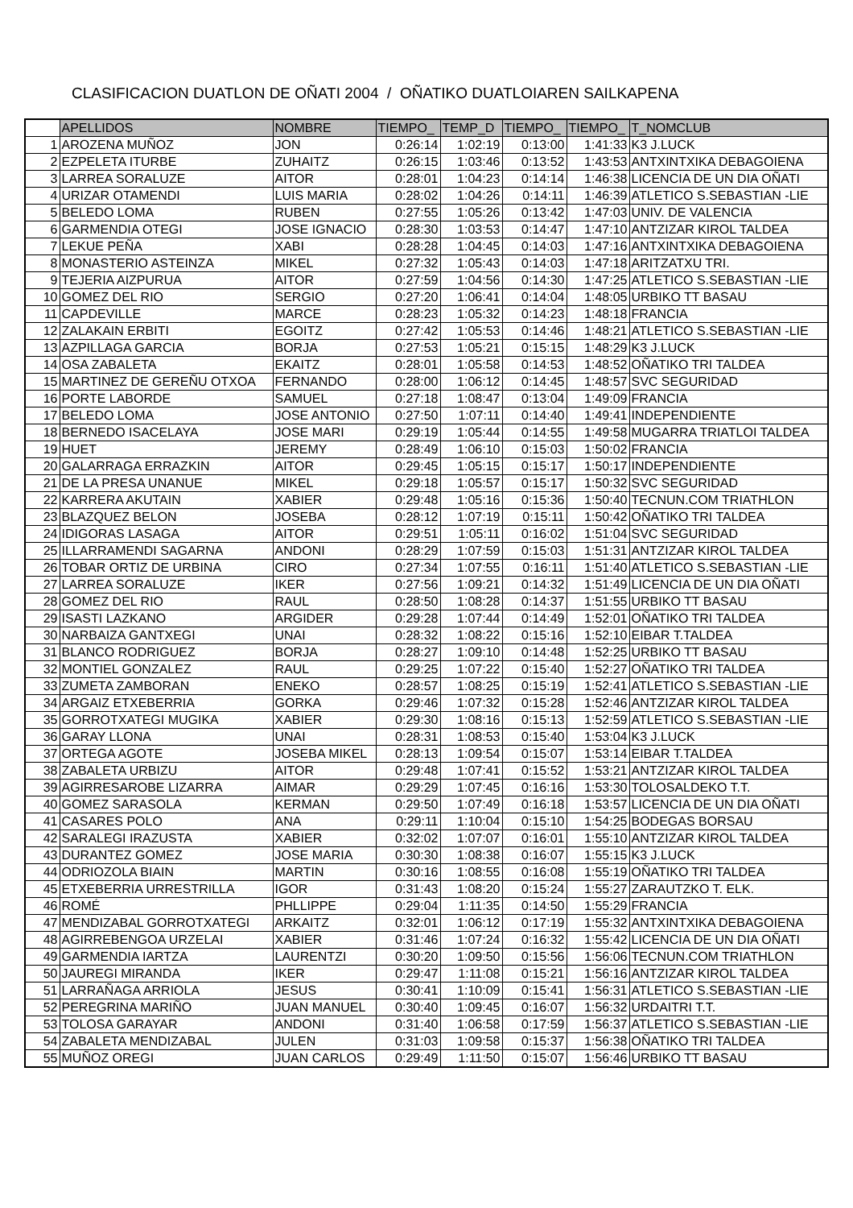CLASIFICACION DUATLON DE OÑATI 2004 / OÑATIKO DUATLOIAREN SAILKAPENA
| | APELLIDOS | NOMBRE | TIEMPO_ | TEMP_D | TIEMPO_ | TIEMPO_ | T_NOMCLUB |
| --- | --- | --- | --- | --- | --- | --- | --- |
| 1 | AROZENA MUÑOZ | JON | 0:26:14 | 1:02:19 | 0:13:00 | 1:41:33 | K3 J.LUCK |
| 2 | EZPELETA ITURBE | ZUHAITZ | 0:26:15 | 1:03:46 | 0:13:52 | 1:43:53 | ANTXINTXIKA DEBAGOIENA |
| 3 | LARREA SORALUZE | AITOR | 0:28:01 | 1:04:23 | 0:14:14 | 1:46:38 | LICENCIA DE UN DIA OÑATI |
| 4 | URIZAR OTAMENDI | LUIS MARIA | 0:28:02 | 1:04:26 | 0:14:11 | 1:46:39 | ATLETICO S.SEBASTIAN -LIE |
| 5 | BELEDO LOMA | RUBEN | 0:27:55 | 1:05:26 | 0:13:42 | 1:47:03 | UNIV. DE VALENCIA |
| 6 | GARMENDIA OTEGI | JOSE IGNACIO | 0:28:30 | 1:03:53 | 0:14:47 | 1:47:10 | ANTZIZAR KIROL TALDEA |
| 7 | LEKUE PEÑA | XABI | 0:28:28 | 1:04:45 | 0:14:03 | 1:47:16 | ANTXINTXIKA DEBAGOIENA |
| 8 | MONASTERIO ASTEINZA | MIKEL | 0:27:32 | 1:05:43 | 0:14:03 | 1:47:18 | ARITZATXU TRI. |
| 9 | TEJERIA AIZPURUA | AITOR | 0:27:59 | 1:04:56 | 0:14:30 | 1:47:25 | ATLETICO S.SEBASTIAN -LIE |
| 10 | GOMEZ DEL RIO | SERGIO | 0:27:20 | 1:06:41 | 0:14:04 | 1:48:05 | URBIKO TT BASAU |
| 11 | CAPDEVILLE | MARCE | 0:28:23 | 1:05:32 | 0:14:23 | 1:48:18 | FRANCIA |
| 12 | ZALAKAIN ERBITI | EGOITZ | 0:27:42 | 1:05:53 | 0:14:46 | 1:48:21 | ATLETICO S.SEBASTIAN -LIE |
| 13 | AZPILLAGA GARCIA | BORJA | 0:27:53 | 1:05:21 | 0:15:15 | 1:48:29 | K3 J.LUCK |
| 14 | OSA ZABALETA | EKAITZ | 0:28:01 | 1:05:58 | 0:14:53 | 1:48:52 | OÑATIKO TRI TALDEA |
| 15 | MARTINEZ DE GEREÑU OTXOA | FERNANDO | 0:28:00 | 1:06:12 | 0:14:45 | 1:48:57 | SVC SEGURIDAD |
| 16 | PORTE LABORDE | SAMUEL | 0:27:18 | 1:08:47 | 0:13:04 | 1:49:09 | FRANCIA |
| 17 | BELEDO LOMA | JOSE ANTONIO | 0:27:50 | 1:07:11 | 0:14:40 | 1:49:41 | INDEPENDIENTE |
| 18 | BERNEDO ISACELAYA | JOSE MARI | 0:29:19 | 1:05:44 | 0:14:55 | 1:49:58 | MUGARRA TRIATLOI TALDEA |
| 19 | HUET | JEREMY | 0:28:49 | 1:06:10 | 0:15:03 | 1:50:02 | FRANCIA |
| 20 | GALARRAGA ERRAZKIN | AITOR | 0:29:45 | 1:05:15 | 0:15:17 | 1:50:17 | INDEPENDIENTE |
| 21 | DE LA PRESA UNANUE | MIKEL | 0:29:18 | 1:05:57 | 0:15:17 | 1:50:32 | SVC SEGURIDAD |
| 22 | KARRERA AKUTAIN | XABIER | 0:29:48 | 1:05:16 | 0:15:36 | 1:50:40 | TECNUN.COM TRIATHLON |
| 23 | BLAZQUEZ BELON | JOSEBA | 0:28:12 | 1:07:19 | 0:15:11 | 1:50:42 | OÑATIKO TRI TALDEA |
| 24 | IDIGORAS LASAGA | AITOR | 0:29:51 | 1:05:11 | 0:16:02 | 1:51:04 | SVC SEGURIDAD |
| 25 | ILLARRAMENDI SAGARNA | ANDONI | 0:28:29 | 1:07:59 | 0:15:03 | 1:51:31 | ANTZIZAR KIROL TALDEA |
| 26 | TOBAR ORTIZ DE URBINA | CIRO | 0:27:34 | 1:07:55 | 0:16:11 | 1:51:40 | ATLETICO S.SEBASTIAN -LIE |
| 27 | LARREA SORALUZE | IKER | 0:27:56 | 1:09:21 | 0:14:32 | 1:51:49 | LICENCIA DE UN DIA OÑATI |
| 28 | GOMEZ DEL RIO | RAUL | 0:28:50 | 1:08:28 | 0:14:37 | 1:51:55 | URBIKO TT BASAU |
| 29 | ISASTI LAZKANO | ARGIDER | 0:29:28 | 1:07:44 | 0:14:49 | 1:52:01 | OÑATIKO TRI TALDEA |
| 30 | NARBAIZA GANTXEGI | UNAI | 0:28:32 | 1:08:22 | 0:15:16 | 1:52:10 | EIBAR T.TALDEA |
| 31 | BLANCO RODRIGUEZ | BORJA | 0:28:27 | 1:09:10 | 0:14:48 | 1:52:25 | URBIKO TT BASAU |
| 32 | MONTIEL GONZALEZ | RAUL | 0:29:25 | 1:07:22 | 0:15:40 | 1:52:27 | OÑATIKO TRI TALDEA |
| 33 | ZUMETA ZAMBORAN | ENEKO | 0:28:57 | 1:08:25 | 0:15:19 | 1:52:41 | ATLETICO S.SEBASTIAN -LIE |
| 34 | ARGAIZ ETXEBERRIA | GORKA | 0:29:46 | 1:07:32 | 0:15:28 | 1:52:46 | ANTZIZAR KIROL TALDEA |
| 35 | GORROTXATEGI MUGIKA | XABIER | 0:29:30 | 1:08:16 | 0:15:13 | 1:52:59 | ATLETICO S.SEBASTIAN -LIE |
| 36 | GARAY LLONA | UNAI | 0:28:31 | 1:08:53 | 0:15:40 | 1:53:04 | K3 J.LUCK |
| 37 | ORTEGA AGOTE | JOSEBA MIKEL | 0:28:13 | 1:09:54 | 0:15:07 | 1:53:14 | EIBAR T.TALDEA |
| 38 | ZABALETA URBIZU | AITOR | 0:29:48 | 1:07:41 | 0:15:52 | 1:53:21 | ANTZIZAR KIROL TALDEA |
| 39 | AGIRRESAROBE LIZARRA | AIMAR | 0:29:29 | 1:07:45 | 0:16:16 | 1:53:30 | TOLOSALDEKO T.T. |
| 40 | GOMEZ SARASOLA | KERMAN | 0:29:50 | 1:07:49 | 0:16:18 | 1:53:57 | LICENCIA DE UN DIA OÑATI |
| 41 | CASARES POLO | ANA | 0:29:11 | 1:10:04 | 0:15:10 | 1:54:25 | BODEGAS BORSAU |
| 42 | SARALEGI IRAZUSTA | XABIER | 0:32:02 | 1:07:07 | 0:16:01 | 1:55:10 | ANTZIZAR KIROL TALDEA |
| 43 | DURANTEZ GOMEZ | JOSE MARIA | 0:30:30 | 1:08:38 | 0:16:07 | 1:55:15 | K3 J.LUCK |
| 44 | ODRIOZOLA BIAIN | MARTIN | 0:30:16 | 1:08:55 | 0:16:08 | 1:55:19 | OÑATIKO TRI TALDEA |
| 45 | ETXEBERRIA URRESTRILLA | IGOR | 0:31:43 | 1:08:20 | 0:15:24 | 1:55:27 | ZARAUTZKO T. ELK. |
| 46 | ROMÉ | PHLLIPPE | 0:29:04 | 1:11:35 | 0:14:50 | 1:55:29 | FRANCIA |
| 47 | MENDIZABAL GORROTXATEGI | ARKAITZ | 0:32:01 | 1:06:12 | 0:17:19 | 1:55:32 | ANTXINTXIKA DEBAGOIENA |
| 48 | AGIRREBENGOA URZELAI | XABIER | 0:31:46 | 1:07:24 | 0:16:32 | 1:55:42 | LICENCIA DE UN DIA OÑATI |
| 49 | GARMENDIA IARTZA | LAURENTZI | 0:30:20 | 1:09:50 | 0:15:56 | 1:56:06 | TECNUN.COM TRIATHLON |
| 50 | JAUREGI MIRANDA | IKER | 0:29:47 | 1:11:08 | 0:15:21 | 1:56:16 | ANTZIZAR KIROL TALDEA |
| 51 | LARRAÑAGA ARRIOLA | JESUS | 0:30:41 | 1:10:09 | 0:15:41 | 1:56:31 | ATLETICO S.SEBASTIAN -LIE |
| 52 | PEREGRINA MARIÑO | JUAN MANUEL | 0:30:40 | 1:09:45 | 0:16:07 | 1:56:32 | URDAITRI T.T. |
| 53 | TOLOSA GARAYAR | ANDONI | 0:31:40 | 1:06:58 | 0:17:59 | 1:56:37 | ATLETICO S.SEBASTIAN -LIE |
| 54 | ZABALETA MENDIZABAL | JULEN | 0:31:03 | 1:09:58 | 0:15:37 | 1:56:38 | OÑATIKO TRI TALDEA |
| 55 | MUÑOZ OREGI | JUAN CARLOS | 0:29:49 | 1:11:50 | 0:15:07 | 1:56:46 | URBIKO TT BASAU |